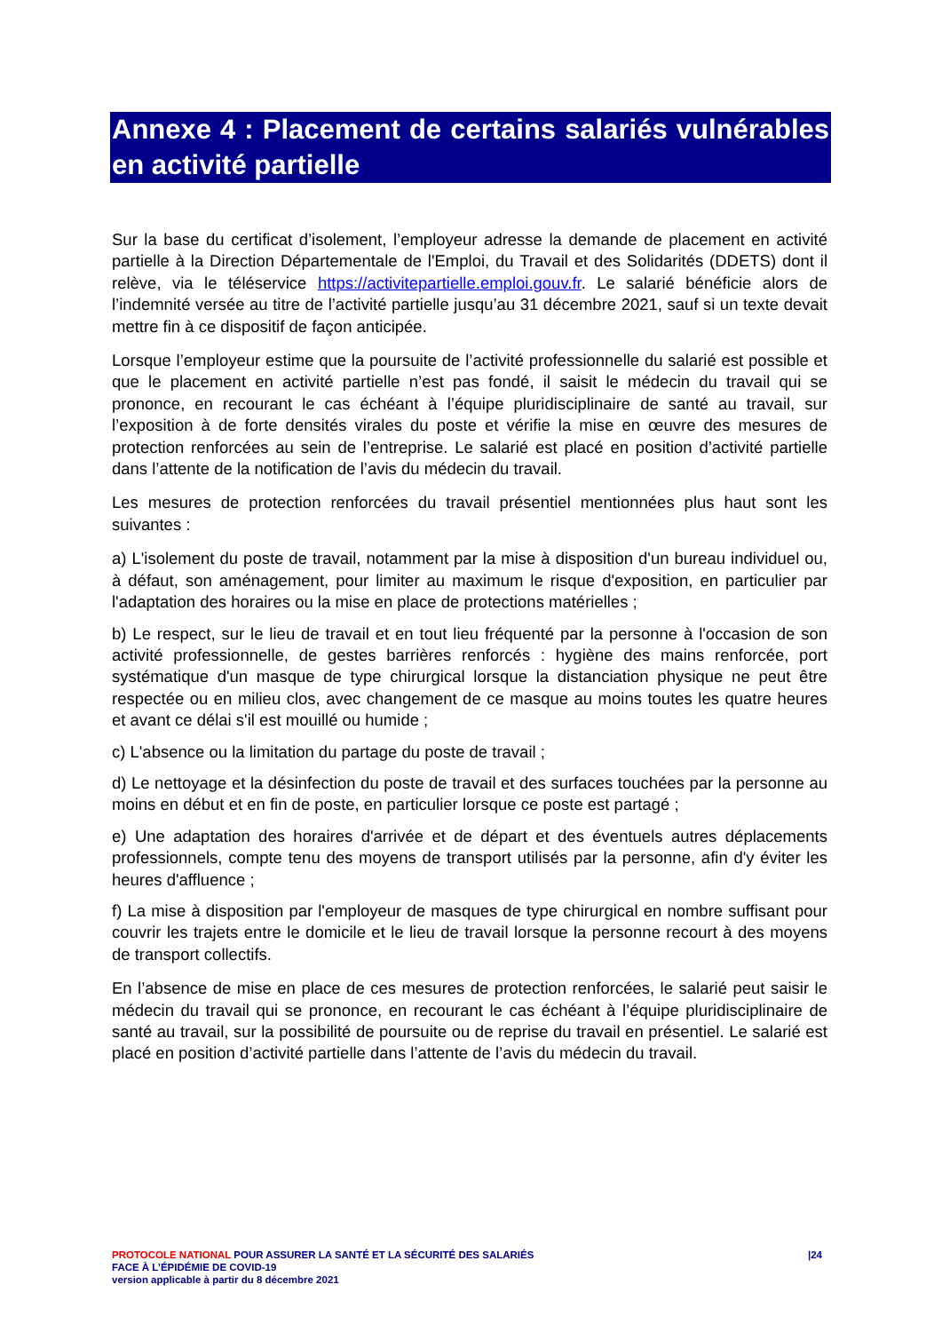Annexe 4 : Placement de certains salariés vulnérables en activité partielle
Sur la base du certificat d’isolement, l’employeur adresse la demande de placement en activité partielle à la Direction Départementale de l'Emploi, du Travail et des Solidarités (DDETS) dont il relève, via le téléservice https://activitepartielle.emploi.gouv.fr. Le salarié bénéficie alors de l’indemnité versée au titre de l’activité partielle jusqu’au 31 décembre 2021, sauf si un texte devait mettre fin à ce dispositif de façon anticipée.
Lorsque l’employeur estime que la poursuite de l’activité professionnelle du salarié est possible et que le placement en activité partielle n’est pas fondé, il saisit le médecin du travail qui se prononce, en recourant le cas échéant à l’équipe pluridisciplinaire de santé au travail, sur l’exposition à de forte densités virales du poste et vérifie la mise en œuvre des mesures de protection renforcées au sein de l’entreprise. Le salarié est placé en position d’activité partielle dans l’attente de la notification de l’avis du médecin du travail.
Les mesures de protection renforcées du travail présentiel mentionnées plus haut sont les suivantes :
a) L'isolement du poste de travail, notamment par la mise à disposition d'un bureau individuel ou, à défaut, son aménagement, pour limiter au maximum le risque d'exposition, en particulier par l'adaptation des horaires ou la mise en place de protections matérielles ;
b) Le respect, sur le lieu de travail et en tout lieu fréquenté par la personne à l'occasion de son activité professionnelle, de gestes barrières renforcés : hygiène des mains renforcée, port systématique d'un masque de type chirurgical lorsque la distanciation physique ne peut être respectée ou en milieu clos, avec changement de ce masque au moins toutes les quatre heures et avant ce délai s'il est mouillé ou humide ;
c) L'absence ou la limitation du partage du poste de travail ;
d) Le nettoyage et la désinfection du poste de travail et des surfaces touchées par la personne au moins en début et en fin de poste, en particulier lorsque ce poste est partagé ;
e) Une adaptation des horaires d'arrivée et de départ et des éventuels autres déplacements professionnels, compte tenu des moyens de transport utilisés par la personne, afin d'y éviter les heures d'affluence ;
f) La mise à disposition par l'employeur de masques de type chirurgical en nombre suffisant pour couvrir les trajets entre le domicile et le lieu de travail lorsque la personne recourt à des moyens de transport collectifs.
En l’absence de mise en place de ces mesures de protection renforcées, le salarié peut saisir le médecin du travail qui se prononce, en recourant le cas échéant à l’équipe pluridisciplinaire de santé au travail, sur la possibilité de poursuite ou de reprise du travail en présentiel. Le salarié est placé en position d’activité partielle dans l’attente de l’avis du médecin du travail.
|24
PROTOCOLE NATIONAL POUR ASSURER LA SANTÉ ET LA SÉCURITÉ DES SALARIÉS
FACE À L’ÉPIDÉMIE DE COVID-19
version applicable à partir du 8 décembre 2021